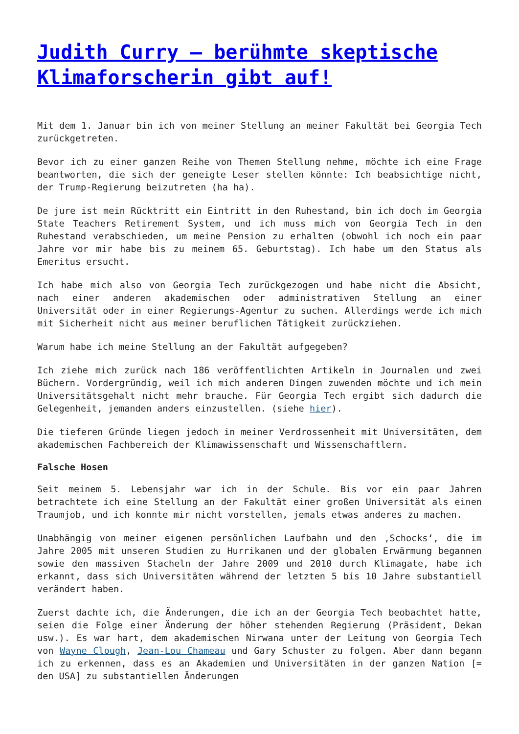Judith Curry – berühmte skeptische Klimaforscherin gibt auf!
Mit dem 1. Januar bin ich von meiner Stellung an meiner Fakultät bei Georgia Tech zurückgetreten.
Bevor ich zu einer ganzen Reihe von Themen Stellung nehme, möchte ich eine Frage beantworten, die sich der geneigte Leser stellen könnte: Ich beabsichtige nicht, der Trump-Regierung beizutreten (ha ha).
De jure ist mein Rücktritt ein Eintritt in den Ruhestand, bin ich doch im Georgia State Teachers Retirement System, und ich muss mich von Georgia Tech in den Ruhestand verabschieden, um meine Pension zu erhalten (obwohl ich noch ein paar Jahre vor mir habe bis zu meinem 65. Geburtstag). Ich habe um den Status als Emeritus ersucht.
Ich habe mich also von Georgia Tech zurückgezogen und habe nicht die Absicht, nach einer anderen akademischen oder administrativen Stellung an einer Universität oder in einer Regierungs-Agentur zu suchen. Allerdings werde ich mich mit Sicherheit nicht aus meiner beruflichen Tätigkeit zurückziehen.
Warum habe ich meine Stellung an der Fakultät aufgegeben?
Ich ziehe mich zurück nach 186 veröffentlichten Artikeln in Journalen und zwei Büchern. Vordergründig, weil ich mich anderen Dingen zuwenden möchte und ich mein Universitätsgehalt nicht mehr brauche. Für Georgia Tech ergibt sich dadurch die Gelegenheit, jemanden anders einzustellen. (siehe hier).
Die tieferen Gründe liegen jedoch in meiner Verdrossenheit mit Universitäten, dem akademischen Fachbereich der Klimawissenschaft und Wissenschaftlern.
Falsche Hosen
Seit meinem 5. Lebensjahr war ich in der Schule. Bis vor ein paar Jahren betrachtete ich eine Stellung an der Fakultät einer großen Universität als einen Traumjob, und ich konnte mir nicht vorstellen, jemals etwas anderes zu machen.
Unabhängig von meiner eigenen persönlichen Laufbahn und den ‚Schocks‘, die im Jahre 2005 mit unseren Studien zu Hurrikanen und der globalen Erwärmung begannen sowie den massiven Stacheln der Jahre 2009 und 2010 durch Klimagate, habe ich erkannt, dass sich Universitäten während der letzten 5 bis 10 Jahre substantiell verändert haben.
Zuerst dachte ich, die Änderungen, die ich an der Georgia Tech beobachtet hatte, seien die Folge einer Änderung der höher stehenden Regierung (Präsident, Dekan usw.). Es war hart, dem akademischen Nirwana unter der Leitung von Georgia Tech von Wayne Clough, Jean-Lou Chameau und Gary Schuster zu folgen. Aber dann begann ich zu erkennen, dass es an Akademien und Universitäten in der ganzen Nation [= den USA] zu substantiellen Änderungen